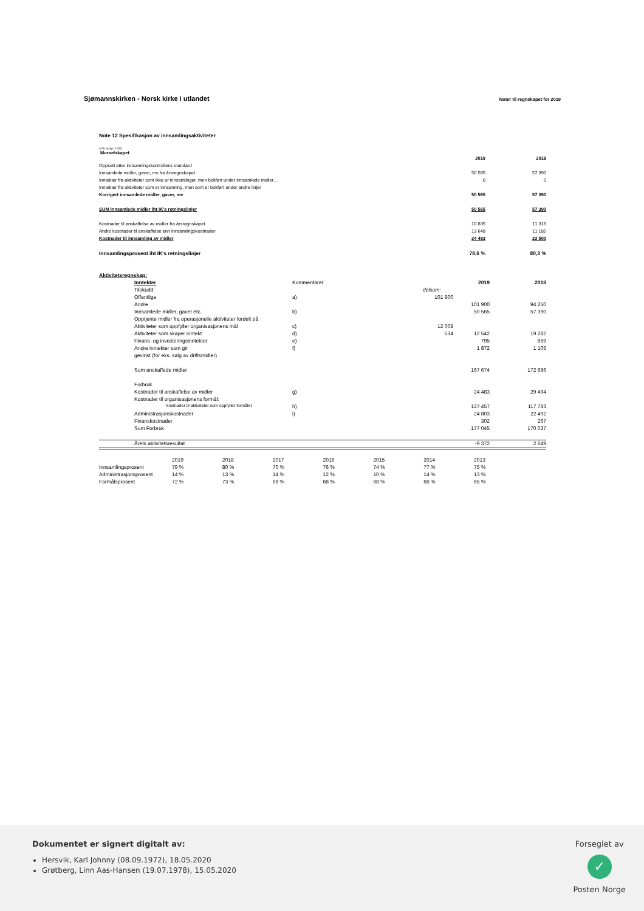Sjømannskirken - Norsk kirke i utlandet
Noter til regnskapet for 2019
Note 12 Spesifikasjon av innsamlingsaktiviteter
(Alle beløp i 1000)
Morselskapet
| | 2019 | 2018 |
| Oppsett etter innsamlingskontrollens standard | | |
| Innsamlede midler, gaver, mv fra årsregnskapet | 50 565 | 57 390 |
| Inntekter fra aktiviteter som ikke er innsamlinger, men bokført under innsamlede midler… | 0 | 0 |
| Inntekter fra aktiviteter som er innsamling, men som er bokført under andre linjer | | |
| Korrigert innsamlede midler, gaver, mv | 50 565 | 57 390 |
| SUM Innsamlede midler iht IK's retningslinjer | 50 565 | 57 390 |
| Kostnader til anskaffelse av midler fra årsregnskapet | 10 835 | 11 316 |
| Andre kostnader til anskaffelse enn innsamlingskostnader | 13 648 | 11 185 |
| Kostnader til innsamling av midler | 24 483 | 22 500 |
| Innsamlingsprosent iht IK's retningslinjer | 78,6 % | 80,3 % |
| Aktivitetsregnskap: | | | | | |
| | Inntekter | Kommentarer | | 2019 | 2018 |
| | Tilskudd: | | delsum: | | |
| | Offentlige | a) | 101 900 | | |
| | Andre | | | 101 900 | 94 250 |
| | Innsamlede midler, gaver etc. | b) | | 50 565 | 57 390 |
| | Opptjente midler fra operasjonelle aktiviteter fordelt på | | | | |
| | Aktiviteter som oppfyller organisasjonens mål | c) | 12 008 | | |
| | Aktiviteter som skaper inntekt | d) | 534 | 12 542 | 19 282 |
| | Finans- og investeringsinntekter | e) | | 795 | 659 |
| | Andre inntekter som gir | f) | | 1 872 | 1 105 |
| | gevinst (for eks. salg av driftsmidler) | | | | |
| | Sum anskaffede midler | | | 167 674 | 172 686 |
| | Forbruk | | | | |
| | Kostnader til anskaffelse av midler | g) | | 24 483 | 29 494 |
| | Kostnader til organisasjonens formål: | | | | |
| | kostnader til aktiviteter som oppfyller formålet | h) | | 127 457 | 117 783 |
| | Administrasjonskostnader | i) | | 24 803 | 22 492 |
| | Finanskostnader | | | 302 | 267 |
| | Sum Forbruk | | | 177 045 | 170 037 |
| | Årets aktivitetsresultat | | | -9 372 | 2 649 |
| | 2019 | 2018 | 2017 | 2016 | 2015 | 2014 | 2013 |
| Innsamlingsprosent | 79 % | 80 % | 70 % | 76 % | 74 % | 77 % | 75 % |
| Administrasjonsprosent | 14 % | 13 % | 14 % | 12 % | 10 % | 14 % | 13 % |
| Formålsprosent | 72 % | 73 % | 68 % | 68 % | 68 % | 66 % | 65 % |
Dokumentet er signert digitalt av:
Hersvik, Karl Johnny (08.09.1972), 18.05.2020
Grøtberg, Linn Aas-Hansen (19.07.1978), 15.05.2020
Forseglet av
✓
Posten Norge